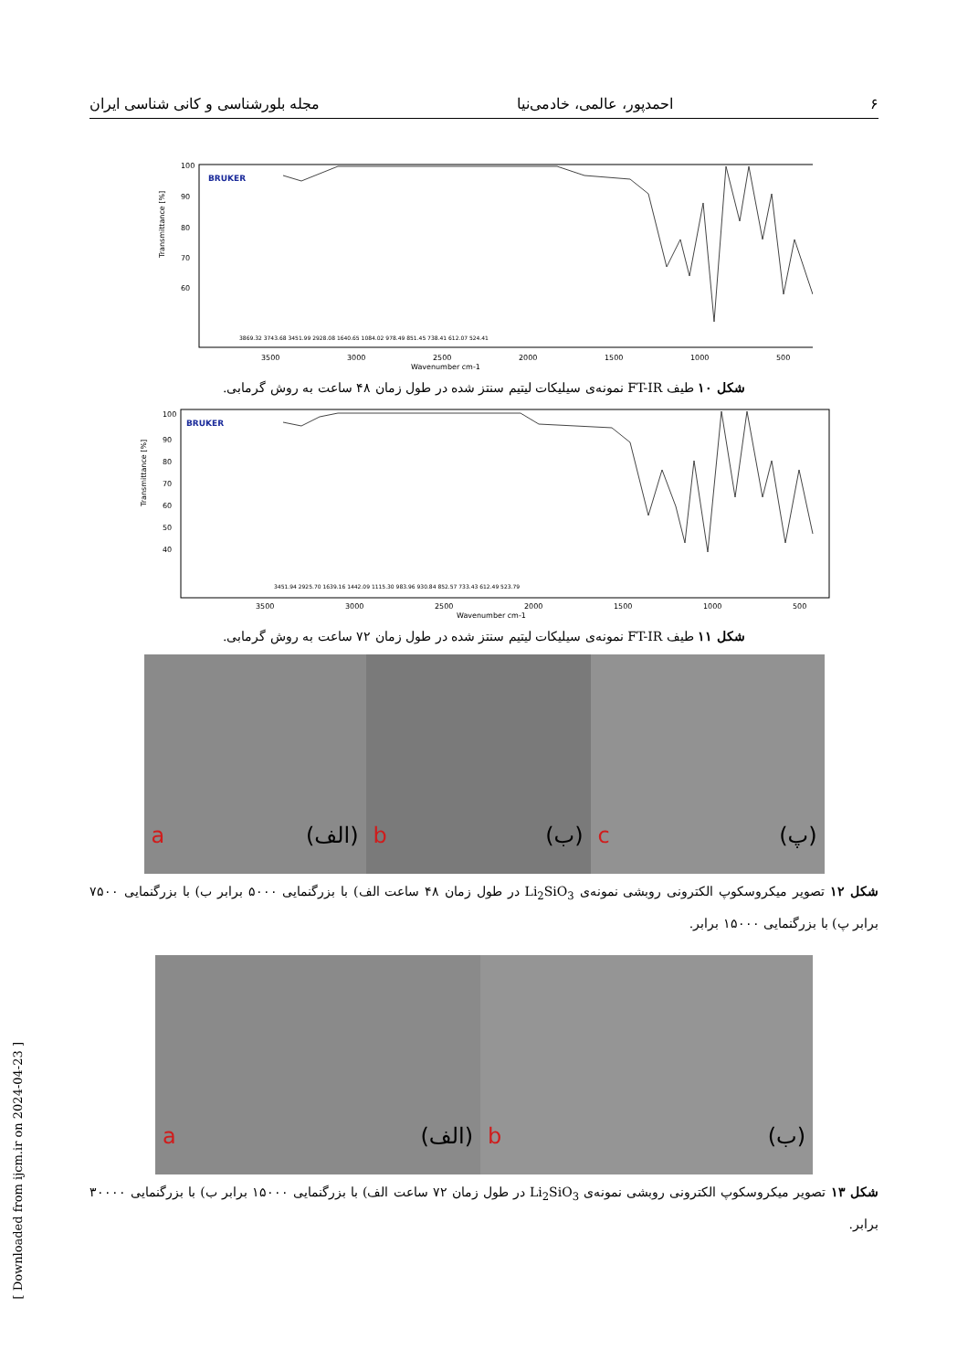۶ احمدپور، عالمی، خادمی‌نیا مجله بلورشناسی و کانی شناسی ایران
Transmittance [%]
100
90
80
70
60
BRUKER
3500
3000
2500
2000
1500
1000
500
Wavenumber cm-1
3869.32 3743.68 3451.99 2928.08 1640.65 1084.02 978.49 851.45 738.41 612.07 524.41
شکل ۱۰ طیف FT-IR نمونه‌ی سیلیکات لیتیم سنتز شده در طول زمان ۴۸ ساعت به روش گرمابی.
Transmittance [%]
100
90
80
70
60
50
40
BRUKER
3500
3000
2500
2000
1500
1000
500
Wavenumber cm-1
3451.94 2925.70 1639.16 1442.09 1115.30 983.96 930.84 852.57 733.43 612.49 523.79
شکل ۱۱ طیف FT-IR نمونه‌ی سیلیکات لیتیم سنتز شده در طول زمان ۷۲ ساعت به روش گرمابی.
a (الف) b (ب) c (پ)
شکل ۱۲ تصویر میکروسکوپ الکترونی روبشی نمونه‌ی Li<sub>2</sub>SiO<sub>3</sub> در طول زمان ۴۸ ساعت الف) با بزرگنمایی ۵۰۰۰ برابر ب) با بزرگنمایی ۷۵۰۰ برابر پ) با بزرگنمایی ۱۵۰۰۰ برابر.
a (الف) b (ب)
شکل ۱۳ تصویر میکروسکوپ الکترونی روبشی نمونه‌ی Li<sub>2</sub>SiO<sub>3</sub> در طول زمان ۷۲ ساعت الف) با بزرگنمایی ۱۵۰۰۰ برابر ب) با بزرگنمایی ۳۰۰۰۰ برابر.
[ Downloaded from ijcm.ir on 2024-04-23 ]